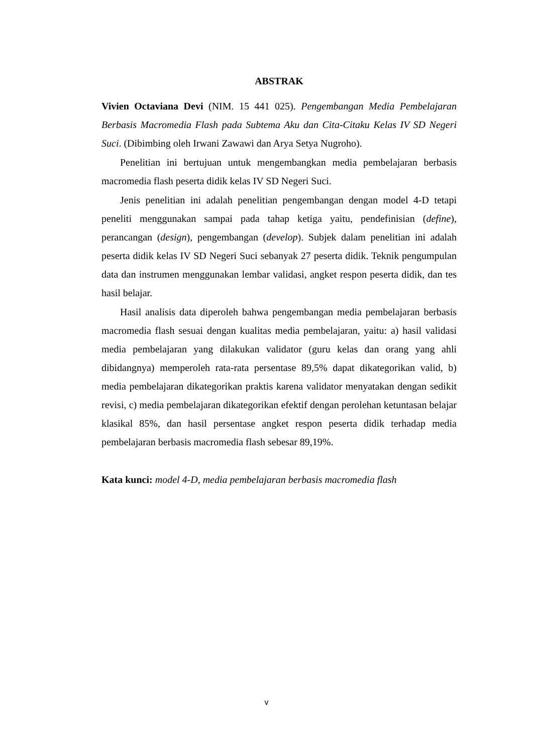ABSTRAK
Vivien Octaviana Devi (NIM. 15 441 025). Pengembangan Media Pembelajaran Berbasis Macromedia Flash pada Subtema Aku dan Cita-Citaku Kelas IV SD Negeri Suci. (Dibimbing oleh Irwani Zawawi dan Arya Setya Nugroho).
Penelitian ini bertujuan untuk mengembangkan media pembelajaran berbasis macromedia flash peserta didik kelas IV SD Negeri Suci.
Jenis penelitian ini adalah penelitian pengembangan dengan model 4-D tetapi peneliti menggunakan sampai pada tahap ketiga yaitu, pendefinisian (define), perancangan (design), pengembangan (develop). Subjek dalam penelitian ini adalah peserta didik kelas IV SD Negeri Suci sebanyak 27 peserta didik. Teknik pengumpulan data dan instrumen menggunakan lembar validasi, angket respon peserta didik, dan tes hasil belajar.
Hasil analisis data diperoleh bahwa pengembangan media pembelajaran berbasis macromedia flash sesuai dengan kualitas media pembelajaran, yaitu: a) hasil validasi media pembelajaran yang dilakukan validator (guru kelas dan orang yang ahli dibidangnya) memperoleh rata-rata persentase 89,5% dapat dikategorikan valid, b) media pembelajaran dikategorikan praktis karena validator menyatakan dengan sedikit revisi, c) media pembelajaran dikategorikan efektif dengan perolehan ketuntasan belajar klasikal 85%, dan hasil persentase angket respon peserta didik terhadap media pembelajaran berbasis macromedia flash sebesar 89,19%.
Kata kunci: model 4-D, media pembelajaran berbasis macromedia flash
v